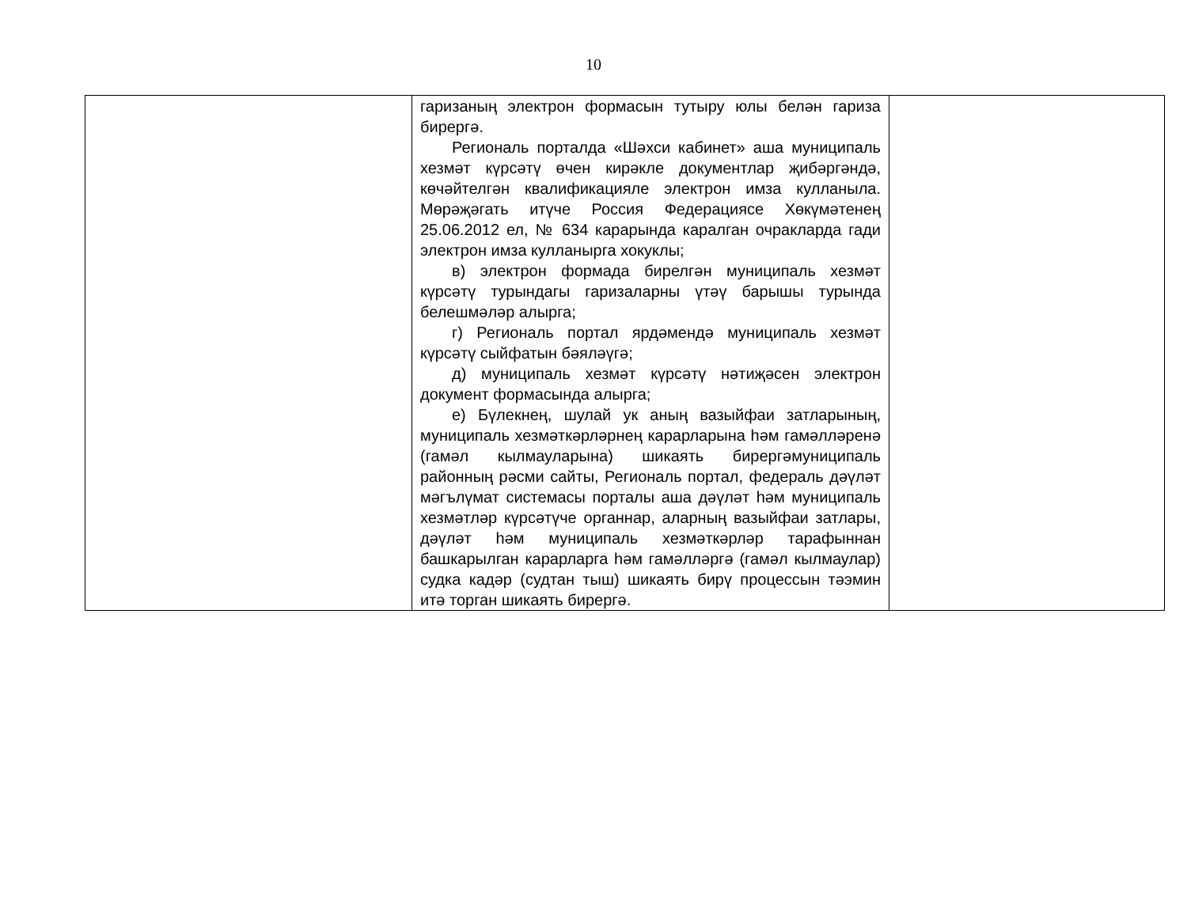10
| | гаризаның электрон формасын тутыру юлы белән гариза бирергә. Региональ порталда «Шәхси кабинет» аша муниципаль хезмәт күрсәтү өчен кирәкле документлар җибәргәндә, көчәйтелгән квалификацияле электрон имза кулланыла. Мөрәҗәгать итүче Россия Федерациясе Хөкүмәтенең 25.06.2012 ел, № 634 карарында каралган очракларда гади электрон имза кулланырга хокуклы; в) электрон формада бирелгән муниципаль хезмәт күрсәтү турындагы гаризаларны үтәү барышы турында белешмәләр алырга; г) Региональ портал ярдәмендә муниципаль хезмәт күрсәтү сыйфатын бәяләүгә; д) муниципаль хезмәт күрсәтү нәтиҗәсен электрон документ формасында алырга; е) Бүлекнең, шулай ук аның вазыйфаи затларының, муниципаль хезмәткәрләрнең карарларына һәм гамәлләренә (гамәл кылмауларына) шикаять бирергәмуниципаль районның рәсми сайты, Региональ портал, федераль дәүләт мәгълүмат системасы порталы аша дәүләт һәм муниципаль хезмәтләр күрсәтүче органнар, аларның вазыйфаи затлары, дәүләт һәм муниципаль хезмәткәрләр тарафыннан башкарылган карарларга һәм гамәлләргә (гамәл кылмаулар) судка кадәр (судтан тыш) шикаять бирү процессын тәэмин итә торган шикаять бирергә. | |